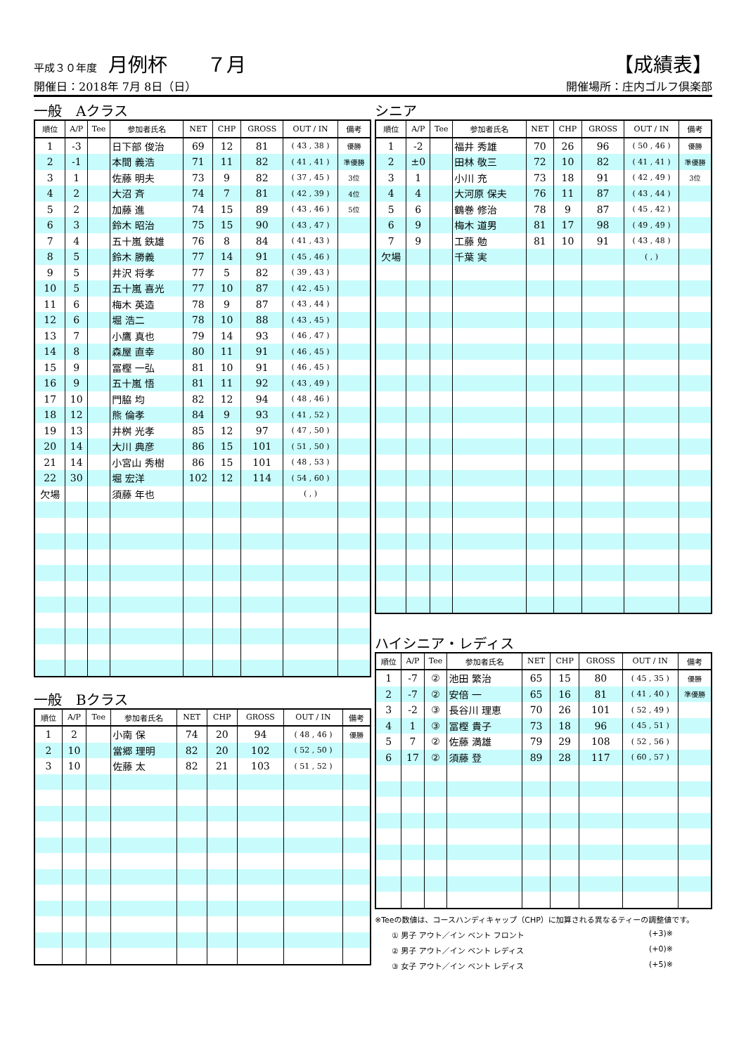平成３０年度　月例杯　　７月
【成績表】
開催日：2018年 7月 8日（日） 開催場所：庄内ゴルフ倶楽部
一般　Aクラス
| 順位 | A/P | Tee | 参加者氏名 | NET | CHP | GROSS | OUT / IN | 備考 |
| --- | --- | --- | --- | --- | --- | --- | --- | --- |
| 1 | -3 | | 日下部 俊治 | 69 | 12 | 81 | ( 43 , 38 ) | 優勝 |
| 2 | -1 | | 本間 義浩 | 71 | 11 | 82 | ( 41 , 41 ) | 準優勝 |
| 3 | 1 | | 佐藤 明夫 | 73 | 9 | 82 | ( 37 , 45 ) | 3位 |
| 4 | 2 | | 大沼 斉 | 74 | 7 | 81 | ( 42 , 39 ) | 4位 |
| 5 | 2 | | 加藤 進 | 74 | 15 | 89 | ( 43 , 46 ) | 5位 |
| 6 | 3 | | 鈴木 昭治 | 75 | 15 | 90 | ( 43 , 47 ) | |
| 7 | 4 | | 五十嵐 鉄雄 | 76 | 8 | 84 | ( 41 , 43 ) | |
| 8 | 5 | | 鈴木 勝義 | 77 | 14 | 91 | ( 45 , 46 ) | |
| 9 | 5 | | 井沢 将孝 | 77 | 5 | 82 | ( 39 , 43 ) | |
| 10 | 5 | | 五十嵐 喜光 | 77 | 10 | 87 | ( 42 , 45 ) | |
| 11 | 6 | | 梅木 英造 | 78 | 9 | 87 | ( 43 , 44 ) | |
| 12 | 6 | | 堀 浩二 | 78 | 10 | 88 | ( 43 , 45 ) | |
| 13 | 7 | | 小鷹 真也 | 79 | 14 | 93 | ( 46 , 47 ) | |
| 14 | 8 | | 森屋 直幸 | 80 | 11 | 91 | ( 46 , 45 ) | |
| 15 | 9 | | 冨樫 一弘 | 81 | 10 | 91 | ( 46 , 45 ) | |
| 16 | 9 | | 五十嵐 悟 | 81 | 11 | 92 | ( 43 , 49 ) | |
| 17 | 10 | | 門脇 均 | 82 | 12 | 94 | ( 48 , 46 ) | |
| 18 | 12 | | 熊 倫孝 | 84 | 9 | 93 | ( 41 , 52 ) | |
| 19 | 13 | | 井桝 光孝 | 85 | 12 | 97 | ( 47 , 50 ) | |
| 20 | 14 | | 大川 典彦 | 86 | 15 | 101 | ( 51 , 50 ) | |
| 21 | 14 | | 小宮山 秀樹 | 86 | 15 | 101 | ( 48 , 53 ) | |
| 22 | 30 | | 堀 宏洋 | 102 | 12 | 114 | ( 54 , 60 ) | |
| 欠場 | | | 須藤 年也 | | | | ( , ) | |
一般　Bクラス
| 順位 | A/P | Tee | 参加者氏名 | NET | CHP | GROSS | OUT / IN | 備考 |
| --- | --- | --- | --- | --- | --- | --- | --- | --- |
| 1 | 2 | | 小南 保 | 74 | 20 | 94 | ( 48 , 46 ) | 優勝 |
| 2 | 10 | | 當郷 理明 | 82 | 20 | 102 | ( 52 , 50 ) | |
| 3 | 10 | | 佐藤 太 | 82 | 21 | 103 | ( 51 , 52 ) | |
シニア
| 順位 | A/P | Tee | 参加者氏名 | NET | CHP | GROSS | OUT / IN | 備考 |
| --- | --- | --- | --- | --- | --- | --- | --- | --- |
| 1 | -2 | | 福井 秀雄 | 70 | 26 | 96 | ( 50 , 46 ) | 優勝 |
| 2 | ±0 | | 田林 敬三 | 72 | 10 | 82 | ( 41 , 41 ) | 準優勝 |
| 3 | 1 | | 小川 充 | 73 | 18 | 91 | ( 42 , 49 ) | 3位 |
| 4 | 4 | | 大河原 保夫 | 76 | 11 | 87 | ( 43 , 44 ) | |
| 5 | 6 | | 鶴巻 修治 | 78 | 9 | 87 | ( 45 , 42 ) | |
| 6 | 9 | | 梅木 道男 | 81 | 17 | 98 | ( 49 , 49 ) | |
| 7 | 9 | | 工藤 勉 | 81 | 10 | 91 | ( 43 , 48 ) | |
| 欠場 | | | 千葉 実 | | | | ( , ) | |
ハイシニア・レディス
| 順位 | A/P | Tee | 参加者氏名 | NET | CHP | GROSS | OUT / IN | 備考 |
| --- | --- | --- | --- | --- | --- | --- | --- | --- |
| 1 | -7 | ② | 池田 繁治 | 65 | 15 | 80 | ( 45 , 35 ) | 優勝 |
| 2 | -7 | ② | 安倍 一 | 65 | 16 | 81 | ( 41 , 40 ) | 準優勝 |
| 3 | -2 | ③ | 長谷川 理恵 | 70 | 26 | 101 | ( 52 , 49 ) | |
| 4 | 1 | ③ | 冨樫 貴子 | 73 | 18 | 96 | ( 45 , 51 ) | |
| 5 | 7 | ② | 佐藤 満雄 | 79 | 29 | 108 | ( 52 , 56 ) | |
| 6 | 17 | ② | 須藤 登 | 89 | 28 | 117 | ( 60 , 57 ) | |
※Teeの数値は、コースハンディキャップ（CHP）に加算される異なるティーの調整値です。
① 男子 アウト／イン ベント フロント (+3)※
② 男子 アウト／イン ベント レディス (+0)※
③ 女子 アウト／イン ベント レディス (+5)※